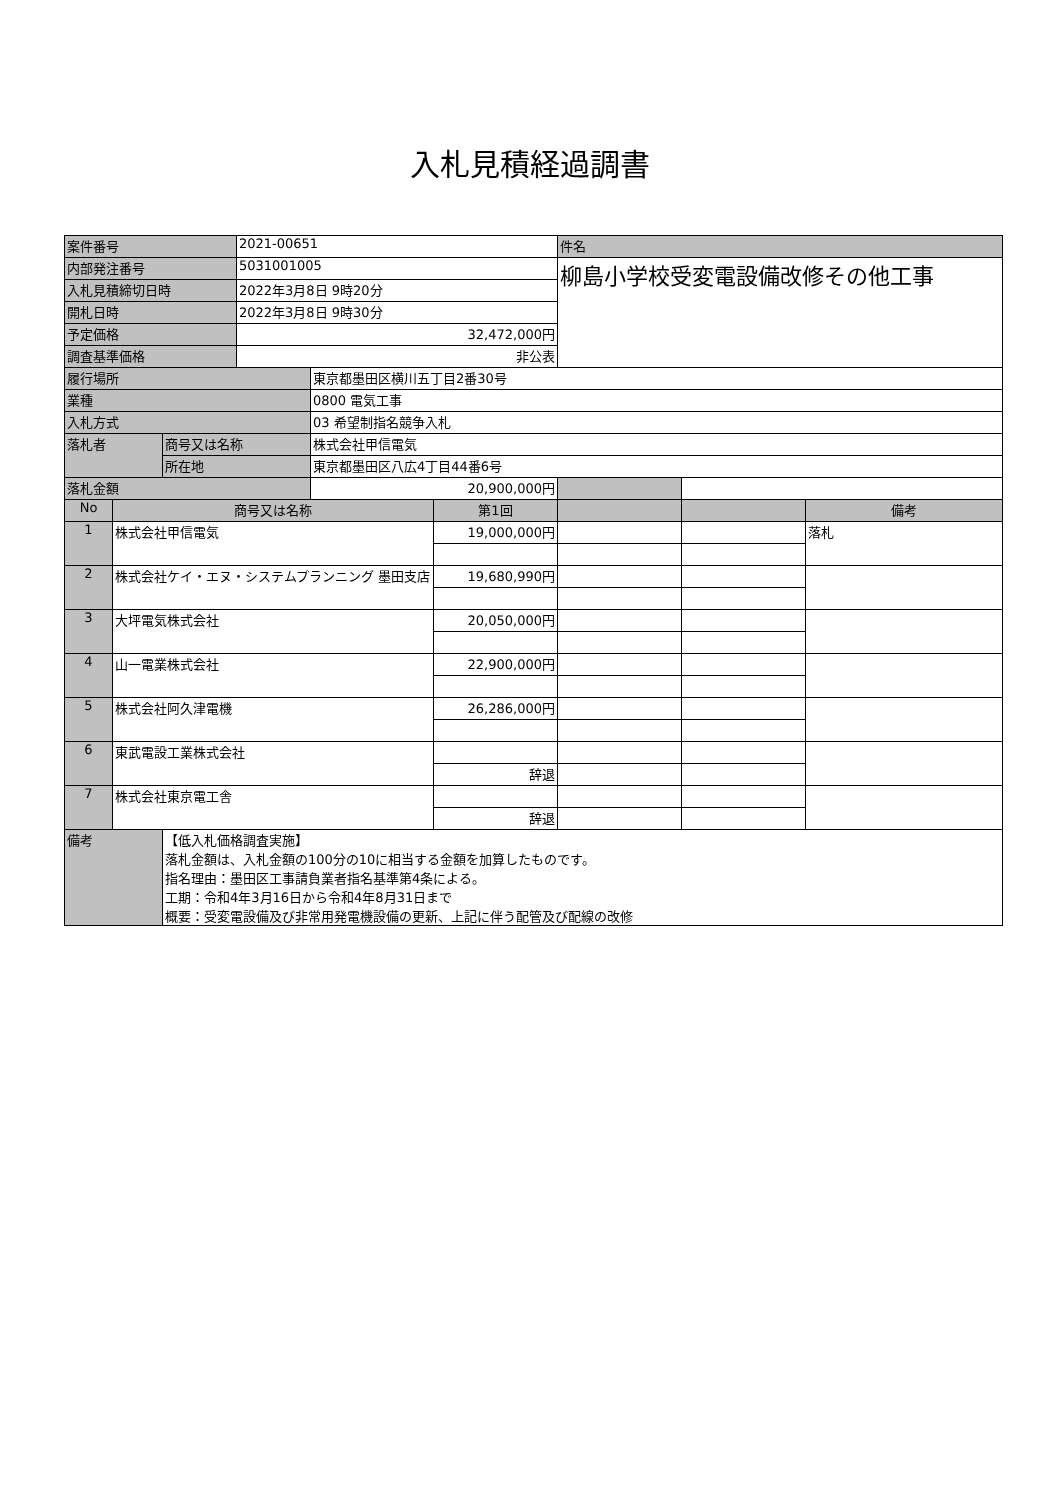入札見積経過調書
| 案件番号 | | | 2021-00651 | | | 件名 | | |
| 内部発注番号 | | | 5031001005 | | | 柳島小学校受変電設備改修その他工事 | | |
| 入札見積締切日時 | | | 2022年3月8日 9時20分 | | | | | |
| 開札日時 | | | 2022年3月8日 9時30分 | | | | | |
| 予定価格 | | | 32,472,000円 | | | | | |
| 調査基準価格 | | | 非公表 | | | | | |
| 履行場所 | | | | 東京都墨田区横川五丁目2番30号 | | | | |
| 業種 | | | | 0800 電気工事 | | | | |
| 入札方式 | | | | 03 希望制指名競争入札 | | | | |
| 落札者 | | 商号又は名称 | | 株式会社甲信電気 | | | | |
| | | 所在地 | | 東京都墨田区八広4丁目44番6号 | | | | |
| 落札金額 | | | | 20,900,000円 | | | | |
| No | 商号又は名称 | | | | 第1回 | | | 備考 |
| 1 | 株式会社甲信電気 | | | | 19,000,000円 | | | 落札 |
| 2 | 株式会社ケイ・エヌ・システムプランニング 墨田支店 | | | | 19,680,990円 | | | |
| 3 | 大坪電気株式会社 | | | | 20,050,000円 | | | |
| 4 | 山一電業株式会社 | | | | 22,900,000円 | | | |
| 5 | 株式会社阿久津電機 | | | | 26,286,000円 | | | |
| 6 | 東武電設工業株式会社 | | | | | | | |
| | | | | | 辞退 | | | |
| 7 | 株式会社東京電工舎 | | | | | | | |
| | | | | | 辞退 | | | |
| 備考 | | 【低入札価格調査実施】 落札金額は、入札金額の100分の10に相当する金額を加算したものです。 指名理由：墨田区工事請負業者指名基準第4条による。 工期：令和4年3月16日から令和4年8月31日まで 概要：受変電設備及び非常用発電機設備の更新、上記に伴う配管及び配線の改修 | | | | | | |